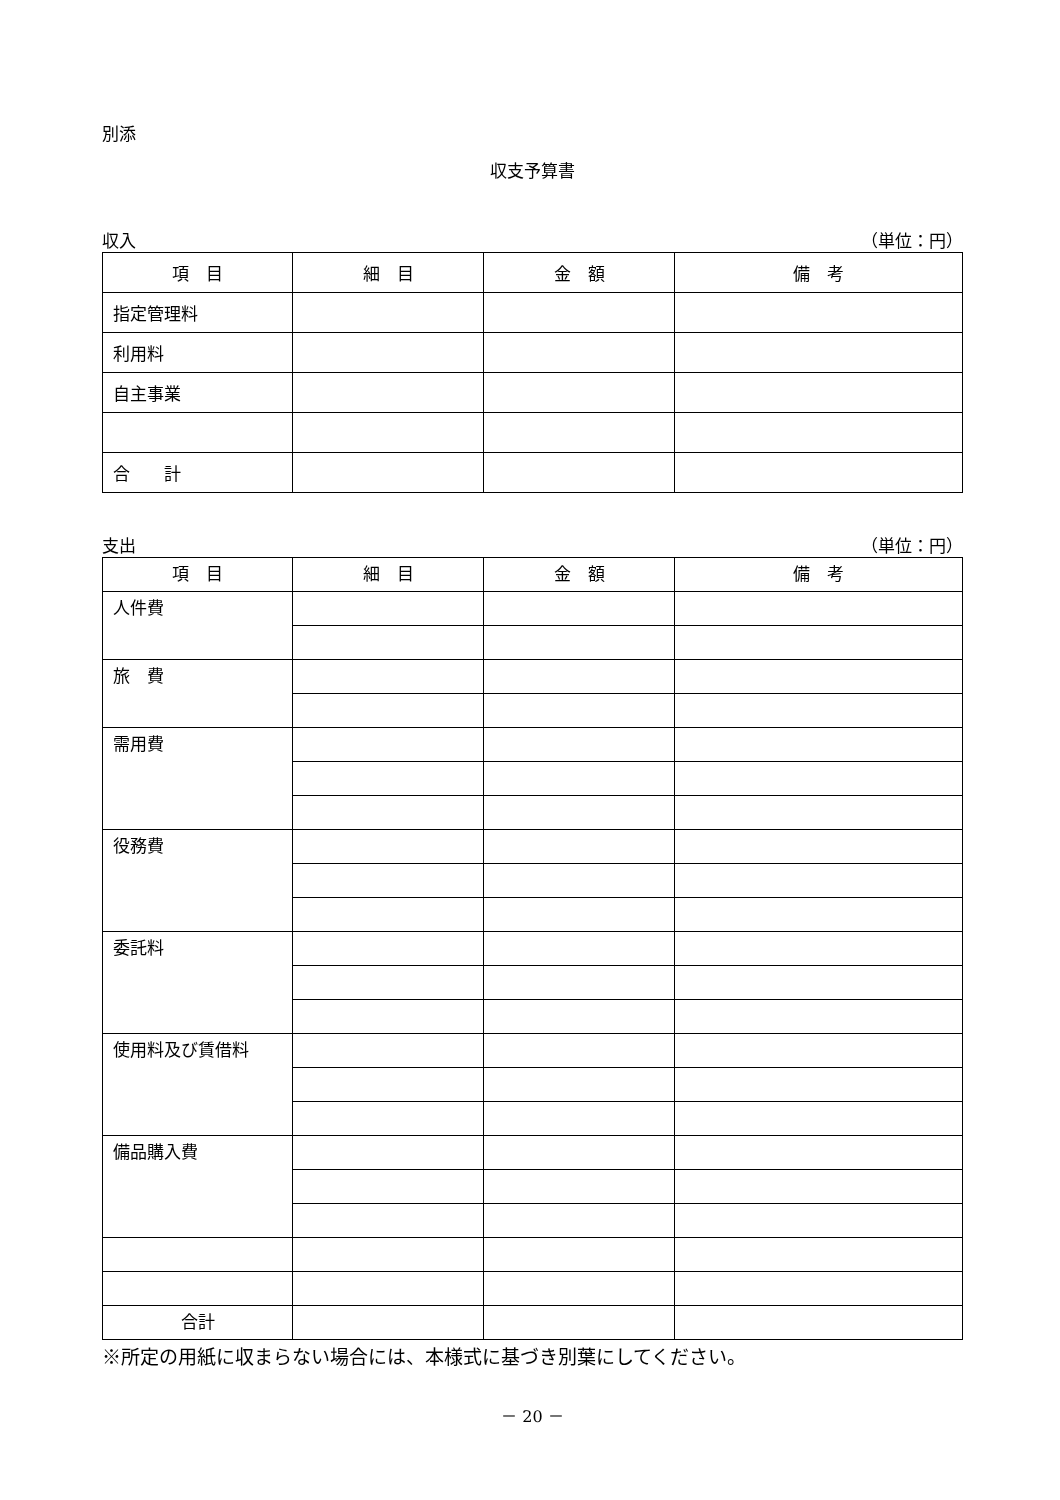別添
収支予算書
収入 （単位：円）
| 項 目 | 細 目 | 金 額 | 備 考 |
| --- | --- | --- | --- |
| 指定管理料 | | | |
| 利用料 | | | |
| 自主事業 | | | |
| 合 計 | | | |
支出 （単位：円）
| 項 目 | 細 目 | 金 額 | 備 考 |
| --- | --- | --- | --- |
| 人件費 | | | |
| 旅 費 | | | |
| 需用費 | | | |
| 役務費 | | | |
| 委託料 | | | |
| 使用料及び賃借料 | | | |
| 備品購入費 | | | |
| 合計 | | | |
※所定の用紙に収まらない場合には、本様式に基づき別葉にしてください。
－ 20 －